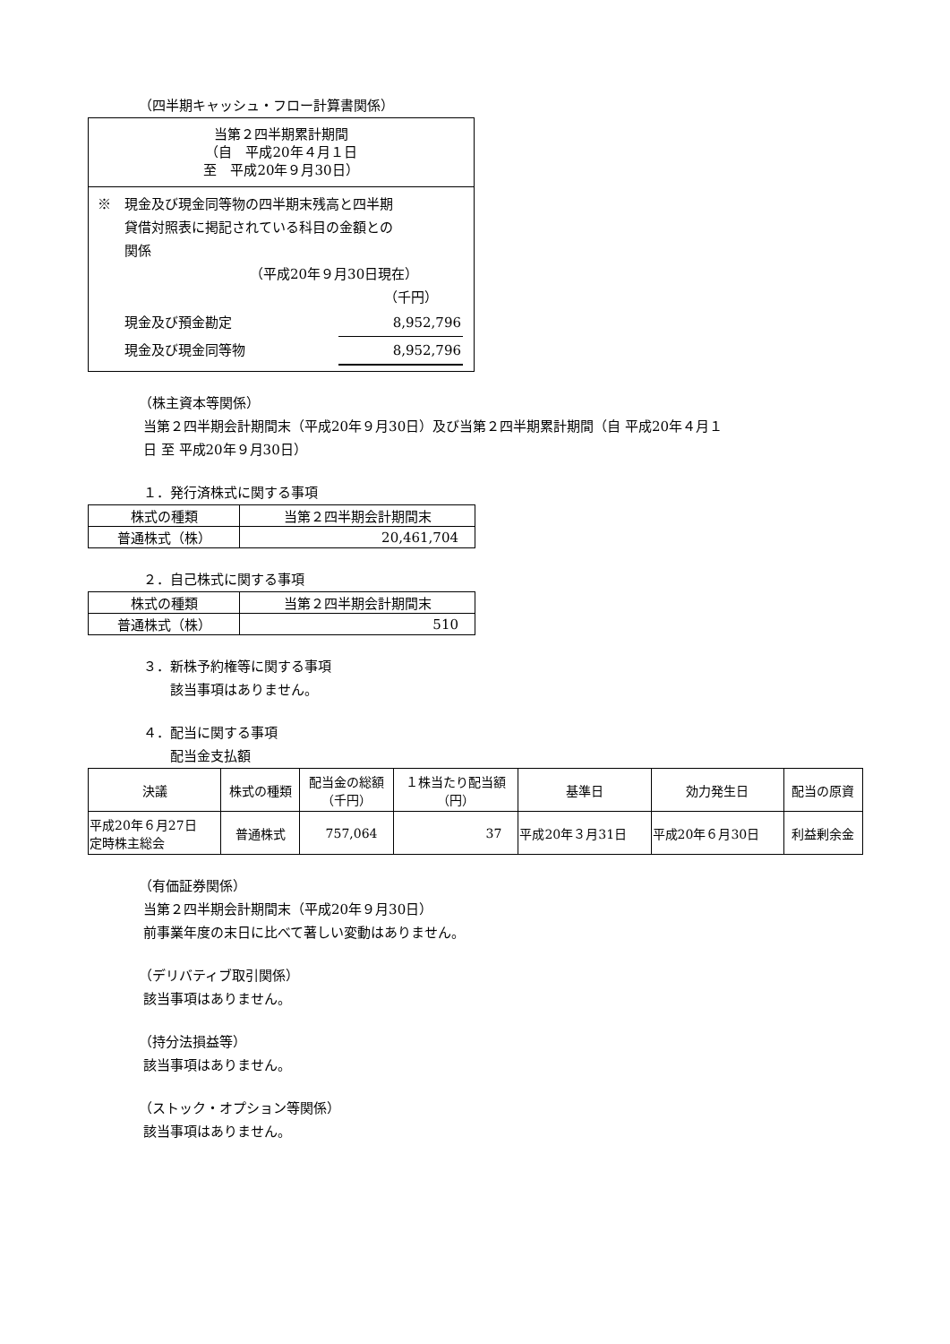（四半期キャッシュ・フロー計算書関係）
| 当第２四半期累計期間 （自 平成20年４月１日 至 平成20年９月30日） |
| --- |
| ※ 現金及び現金同等物の四半期末残高と四半期 貸借対照表に掲記されている科目の金額との 関係 （平成20年９月30日現在） （千円） / 現金及び預金勘定 / 8,952,796 / / 現金及び現金同等物 / 8,952,796 / |
（株主資本等関係）
当第２四半期会計期間末（平成20年９月30日）及び当第２四半期累計期間（自 平成20年４月１
日 至 平成20年９月30日）
１．発行済株式に関する事項
| 株式の種類 | 当第２四半期会計期間末 |
| --- | --- |
| 普通株式（株） | 20,461,704 |
２．自己株式に関する事項
| 株式の種類 | 当第２四半期会計期間末 |
| --- | --- |
| 普通株式（株） | 510 |
３．新株予約権等に関する事項
　　該当事項はありません。
４．配当に関する事項
　　配当金支払額
| 決議 | 株式の種類 | 配当金の総額 （千円） | １株当たり配当額 （円） | 基準日 | 効力発生日 | 配当の原資 |
| --- | --- | --- | --- | --- | --- | --- |
| 平成20年６月27日 定時株主総会 | 普通株式 | 757,064 | 37 | 平成20年３月31日 | 平成20年６月30日 | 利益剰余金 |
（有価証券関係）
当第２四半期会計期間末（平成20年９月30日）
前事業年度の末日に比べて著しい変動はありません。
（デリバティブ取引関係）
該当事項はありません。
（持分法損益等）
該当事項はありません。
（ストック・オプション等関係）
該当事項はありません。